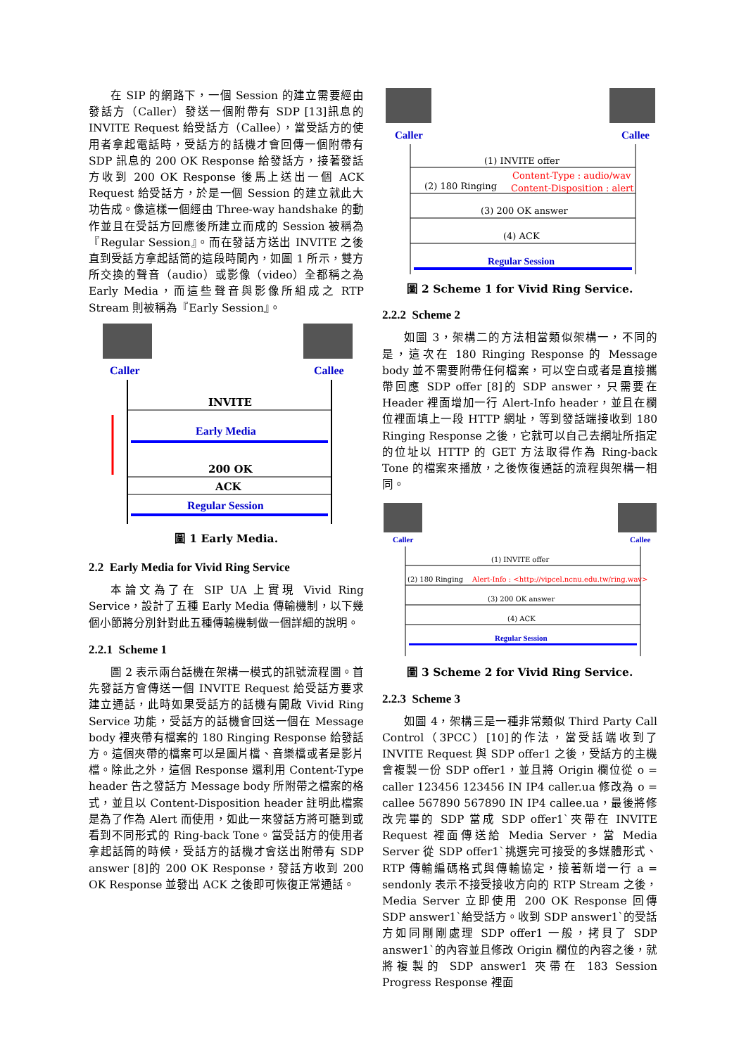在 SIP 的網路下，一個 Session 的建立需要經由發話方（Caller）發送一個附帶有 SDP [13]訊息的 INVITE Request 給受話方（Callee），當受話方的使用者拿起電話時，受話方的話機才會回傳一個附帶有 SDP 訊息的 200 OK Response 給發話方，接著發話方收到 200 OK Response 後馬上送出一個 ACK Request 給受話方，於是一個 Session 的建立就此大功告成。像這樣一個經由 Three-way handshake 的動作並且在受話方回應後所建立而成的 Session 被稱為『Regular Session』。而在發話方送出 INVITE 之後直到受話方拿起話筒的這段時間內，如圖 1 所示，雙方所交換的聲音（audio）或影像（video）全都稱之為 Early Media，而這些聲音與影像所組成之 RTP Stream 則被稱為『Early Session』。
Caller
Callee
INVITE
Early Media
200 OK
ACK
Regular Session
圖 1 Early Media.
2.2 Early Media for Vivid Ring Service
本論文為了在 SIP UA 上實現 Vivid Ring Service，設計了五種 Early Media 傳輸機制，以下幾個小節將分別針對此五種傳輸機制做一個詳細的說明。
2.2.1 Scheme 1
圖 2 表示兩台話機在架構一模式的訊號流程圖。首先發話方會傳送一個 INVITE Request 給受話方要求建立通話，此時如果受話方的話機有開啟 Vivid Ring Service 功能，受話方的話機會回送一個在 Message body 裡夾帶有檔案的 180 Ringing Response 給發話方。這個夾帶的檔案可以是圖片檔、音樂檔或者是影片檔。除此之外，這個 Response 還利用 Content-Type header 告之發話方 Message body 所附帶之檔案的格式，並且以 Content-Disposition header 註明此檔案是為了作為 Alert 而使用，如此一來發話方將可聽到或看到不同形式的 Ring-back Tone。當受話方的使用者拿起話筒的時候，受話方的話機才會送出附帶有 SDP answer [8]的 200 OK Response，發話方收到 200 OK Response 並發出 ACK 之後即可恢復正常通話。
Caller
Callee
(1) INVITE offer
Content-Type : audio/wav
(2) 180 Ringing
Content-Disposition : alert
(3) 200 OK answer
(4) ACK
Regular Session
圖 2 Scheme 1 for Vivid Ring Service.
2.2.2 Scheme 2
如圖 3，架構二的方法相當類似架構一，不同的是，這次在 180 Ringing Response 的 Message body 並不需要附帶任何檔案，可以空白或者是直接攜帶回應 SDP offer [8]的 SDP answer，只需要在 Header 裡面增加一行 Alert-Info header，並且在欄位裡面填上一段 HTTP 網址，等到發話端接收到 180 Ringing Response 之後，它就可以自己去網址所指定的位址以 HTTP 的 GET 方法取得作為 Ring-back Tone 的檔案來播放，之後恢復通話的流程與架構一相同。
Caller
Callee
(1) INVITE offer
(2) 180 Ringing
Alert-Info : <http://vipcel.ncnu.edu.tw/ring.wav>
(3) 200 OK answer
(4) ACK
Regular Session
圖 3 Scheme 2 for Vivid Ring Service.
2.2.3 Scheme 3
如圖 4，架構三是一種非常類似 Third Party Call Control（3PCC）[10]的作法，當受話端收到了 INVITE Request 與 SDP offer1 之後，受話方的主機會複製一份 SDP offer1，並且將 Origin 欄位從 o = caller 123456 123456 IN IP4 caller.ua 修改為 o = callee 567890 567890 IN IP4 callee.ua，最後將修改完畢的 SDP 當成 SDP offer1`夾帶在 INVITE Request 裡面傳送給 Media Server，當 Media Server 從 SDP offer1`挑選完可接受的多媒體形式、RTP 傳輸編碼格式與傳輸協定，接著新增一行 a = sendonly 表示不接受接收方向的 RTP Stream 之後，Media Server 立即使用 200 OK Response 回傳 SDP answer1`給受話方。收到 SDP answer1`的受話方如同剛剛處理 SDP offer1 一般，拷貝了 SDP answer1`的內容並且修改 Origin 欄位的內容之後，就將複製的 SDP answer1 夾帶在 183 Session Progress Response 裡面